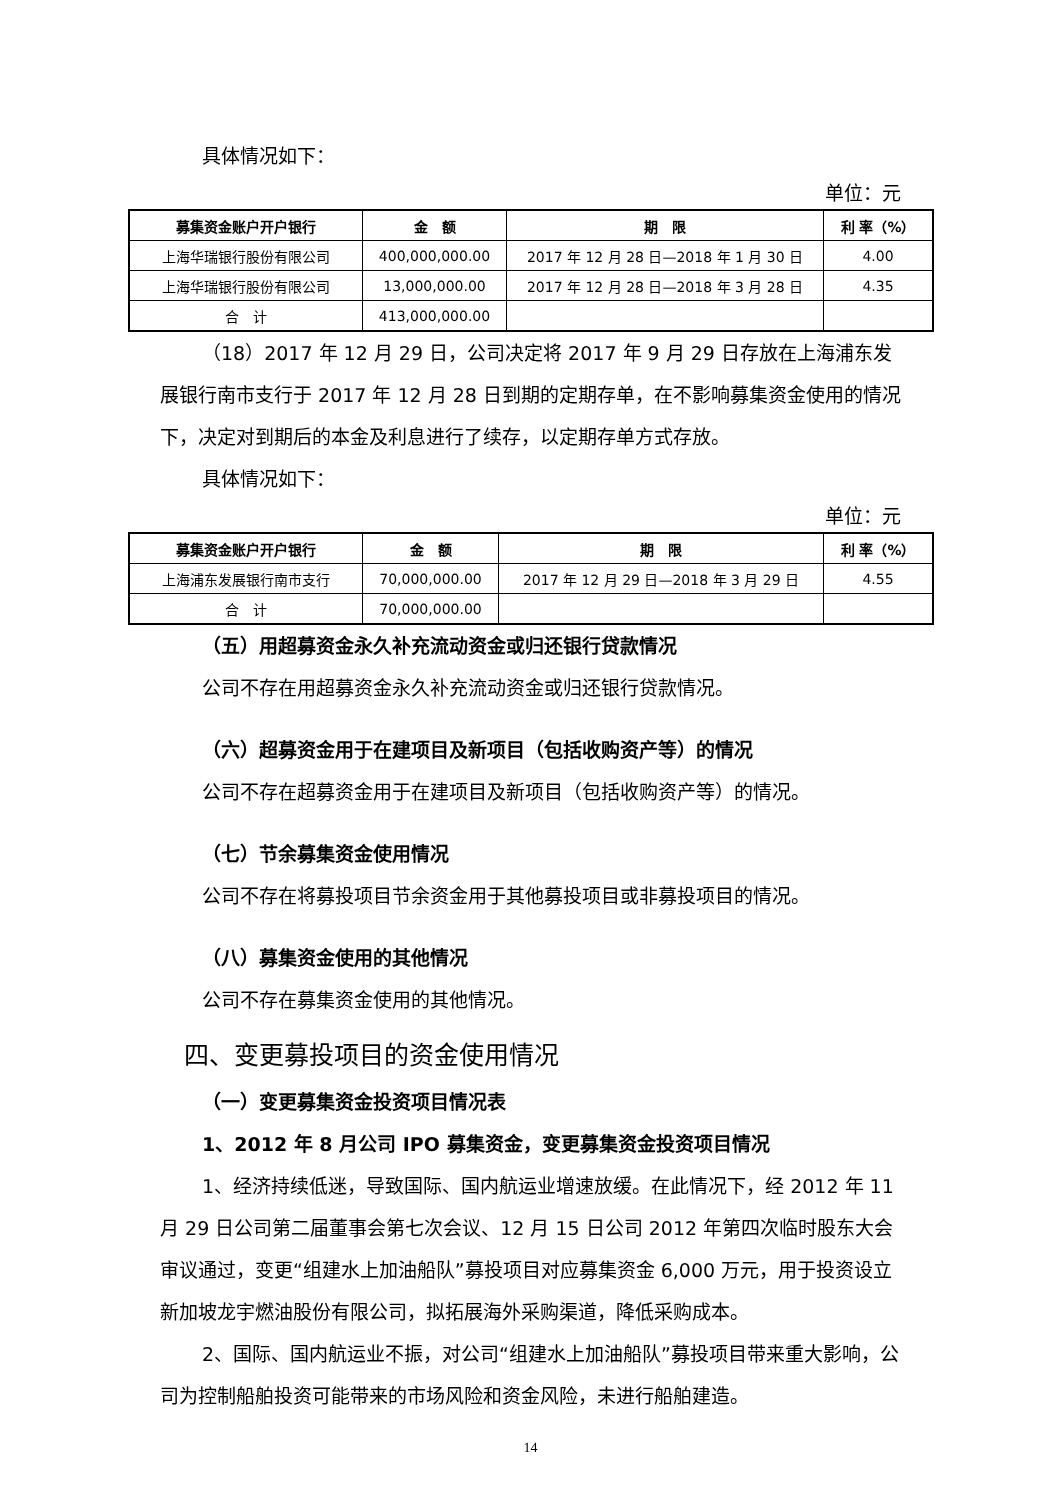具体情况如下：
单位：元
| 募集资金账户开户银行 | 金 额 | 期 限 | 利 率（%） |
| --- | --- | --- | --- |
| 上海华瑞银行股份有限公司 | 400,000,000.00 | 2017 年 12 月 28 日—2018 年 1 月 30 日 | 4.00 |
| 上海华瑞银行股份有限公司 | 13,000,000.00 | 2017 年 12 月 28 日—2018 年 3 月 28 日 | 4.35 |
| 合 计 | 413,000,000.00 | | |
（18）2017 年 12 月 29 日，公司决定将 2017 年 9 月 29 日存放在上海浦东发展银行南市支行于 2017 年 12 月 28 日到期的定期存单，在不影响募集资金使用的情况下，决定对到期后的本金及利息进行了续存，以定期存单方式存放。
具体情况如下：
单位：元
| 募集资金账户开户银行 | 金 额 | 期 限 | 利 率（%） |
| --- | --- | --- | --- |
| 上海浦东发展银行南市支行 | 70,000,000.00 | 2017 年 12 月 29 日—2018 年 3 月 29 日 | 4.55 |
| 合 计 | 70,000,000.00 | | |
（五）用超募资金永久补充流动资金或归还银行贷款情况
公司不存在用超募资金永久补充流动资金或归还银行贷款情况。
（六）超募资金用于在建项目及新项目（包括收购资产等）的情况
公司不存在超募资金用于在建项目及新项目（包括收购资产等）的情况。
（七）节余募集资金使用情况
公司不存在将募投项目节余资金用于其他募投项目或非募投项目的情况。
（八）募集资金使用的其他情况
公司不存在募集资金使用的其他情况。
四、变更募投项目的资金使用情况
（一）变更募集资金投资项目情况表
1、2012 年 8 月公司 IPO 募集资金，变更募集资金投资项目情况
1、经济持续低迷，导致国际、国内航运业增速放缓。在此情况下，经 2012 年 11 月 29 日公司第二届董事会第七次会议、12 月 15 日公司 2012 年第四次临时股东大会审议通过，变更“组建水上加油船队”募投项目对应募集资金 6,000 万元，用于投资设立新加坡龙宇燃油股份有限公司，拟拓展海外采购渠道，降低采购成本。
2、国际、国内航运业不振，对公司“组建水上加油船队”募投项目带来重大影响，公司为控制船舶投资可能带来的市场风险和资金风险，未进行船舶建造。
14